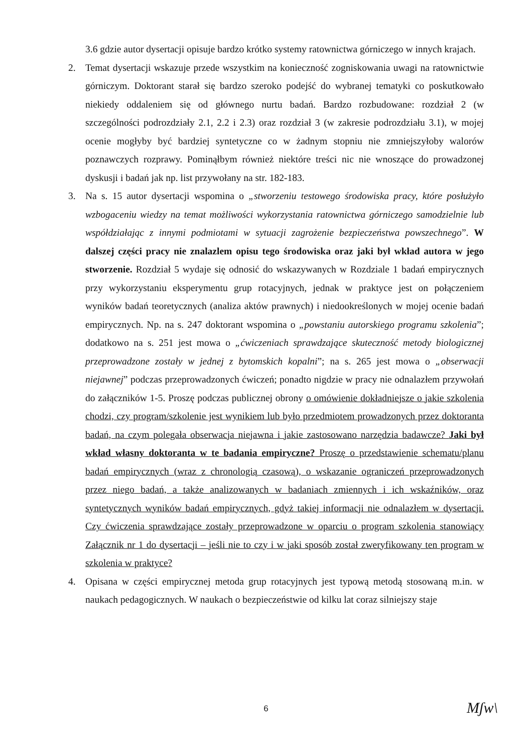3.6 gdzie autor dysertacji opisuje bardzo krótko systemy ratownictwa górniczego w innych krajach.
2. Temat dysertacji wskazuje przede wszystkim na konieczność zogniskowania uwagi na ratownictwie górniczym. Doktorant starał się bardzo szeroko podejść do wybranej tematyki co poskutkowało niekiedy oddaleniem się od głównego nurtu badań. Bardzo rozbudowane: rozdział 2 (w szczególności podrozdziały 2.1, 2.2 i 2.3) oraz rozdział 3 (w zakresie podrozdziału 3.1), w mojej ocenie mogłyby być bardziej syntetyczne co w żadnym stopniu nie zmniejszyłoby walorów poznawczych rozprawy. Pominąłbym również niektóre treści nic nie wnoszące do prowadzonej dyskusji i badań jak np. list przywołany na str. 182-183.
3. Na s. 15 autor dysertacji wspomina o „stworzeniu testowego środowiska pracy, które posłużyło wzbogaceniu wiedzy na temat możliwości wykorzystania ratownictwa górniczego samodzielnie lub współdziałając z innymi podmiotami w sytuacji zagrożenie bezpieczeństwa powszechnego”. W dalszej części pracy nie znalazlem opisu tego środowiska oraz jaki był wkład autora w jego stworzenie. Rozdział 5 wydaje się odnosić do wskazywanych w Rozdziale 1 badań empirycznych przy wykorzystaniu eksperymentu grup rotacyjnych, jednak w praktyce jest on połączeniem wyników badań teoretycznych (analiza aktów prawnych) i niedookreślonych w mojej ocenie badań empirycznych. Np. na s. 247 doktorant wspomina o „powstaniu autorskiego programu szkolenia”; dodatkowo na s. 251 jest mowa o „ćwiczeniach sprawdzające skuteczność metody biologicznej przeprowadzone zostały w jednej z bytomskich kopalni”; na s. 265 jest mowa o „obserwacji niejawnej” podczas przeprowadzonych ćwiczeń; ponadto nigdzie w pracy nie odnalazłem przywołań do załączników 1-5. Proszę podczas publicznej obrony o omówienie dokładniejsze o jakie szkolenia chodzi, czy program/szkolenie jest wynikiem lub było przedmiotem prowadzonych przez doktoranta badań, na czym polegała obserwacja niejawna i jakie zastosowano narzędzia badawcze? Jaki był wkład własny doktoranta w te badania empiryczne? Proszę o przedstawienie schematu/planu badań empirycznych (wraz z chronologią czasową), o wskazanie ograniczeń przeprowadzonych przez niego badań, a także analizowanych w badaniach zmiennych i ich wskaźników, oraz syntetycznych wyników badań empirycznych, gdyż takiej informacji nie odnalazłem w dysertacji. Czy ćwiczenia sprawdzające zostały przeprowadzone w oparciu o program szkolenia stanowiący Załącznik nr 1 do dysertacji – jeśli nie to czy i w jaki sposób został zweryfikowany ten program w szkolenia w praktyce?
4. Opisana w części empirycznej metoda grup rotacyjnych jest typową metodą stosowaną m.in. w naukach pedagogicznych. W naukach o bezpieczeństwie od kilku lat coraz silniejszy staje
6 Mʃw\